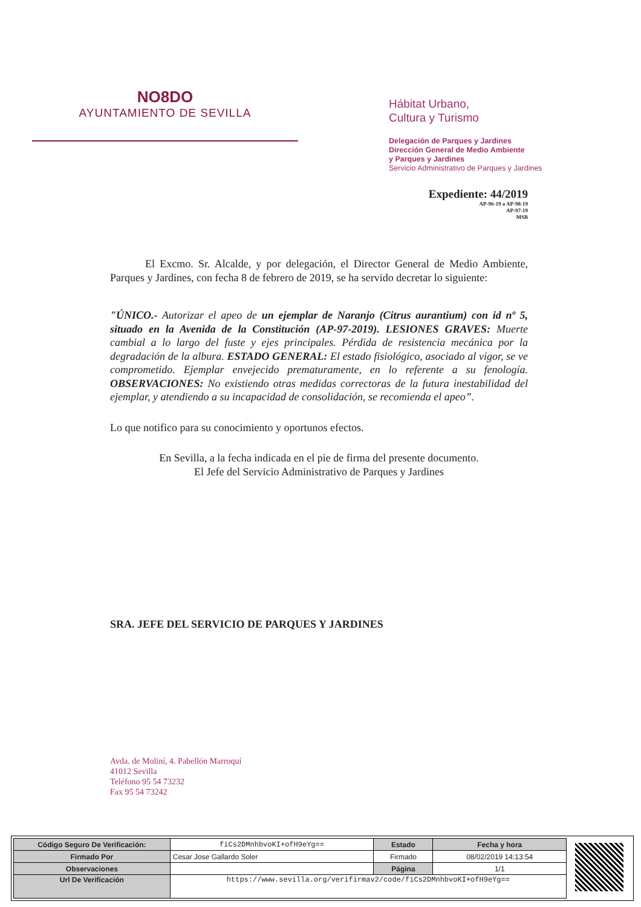NO8DO
AYUNTAMIENTO DE SEVILLA
Hábitat Urbano,
Cultura y Turismo
Delegación de Parques y Jardines
Dirección General de Medio Ambiente
y Parques y Jardines
Servicio Administrativo de Parques y Jardines
Expediente: 44/2019
AP-96-19 a AP-98-19
AP-97-19
MSB
El Excmo. Sr. Alcalde, y por delegación, el Director General de Medio Ambiente, Parques y Jardines, con fecha 8 de febrero de 2019, se ha servido decretar lo siguiente:
"ÚNICO.- Autorizar el apeo de un ejemplar de Naranjo (Citrus aurantium) con id nº 5, situado en la Avenida de la Constitución (AP-97-2019). LESIONES GRAVES: Muerte cambial a lo largo del fuste y ejes principales. Pérdida de resistencia mecánica por la degradación de la albura. ESTADO GENERAL: El estado fisiológico, asociado al vigor, se ve comprometido. Ejemplar envejecido prematuramente, en lo referente a su fenología. OBSERVACIONES: No existiendo otras medidas correctoras de la futura inestabilidad del ejemplar, y atendiendo a su incapacidad de consolidación, se recomienda el apeo”.
Lo que notifico para su conocimiento y oportunos efectos.
En Sevilla, a la fecha indicada en el pie de firma del presente documento.
El Jefe del Servicio Administrativo de Parques y Jardines
SRA. JEFE DEL SERVICIO DE PARQUES Y JARDINES
Avda. de Moliní, 4. Pabellón Marroquí
41012 Sevilla
Teléfono 95 54 73232
Fax 95 54 73242
| Código Seguro De Verificación: | fiCs2DMnhbvoKI+ofH9eYg== | Estado | Fecha y hora |
| Firmado Por | Cesar Jose Gallardo Soler | Firmado | 08/02/2019 14:13:54 |
| Observaciones | | Página | 1/1 |
| Url De Verificación | https://www.sevilla.org/verifirmav2/code/fiCs2DMnhbvoKI+ofH9eYg== | | |